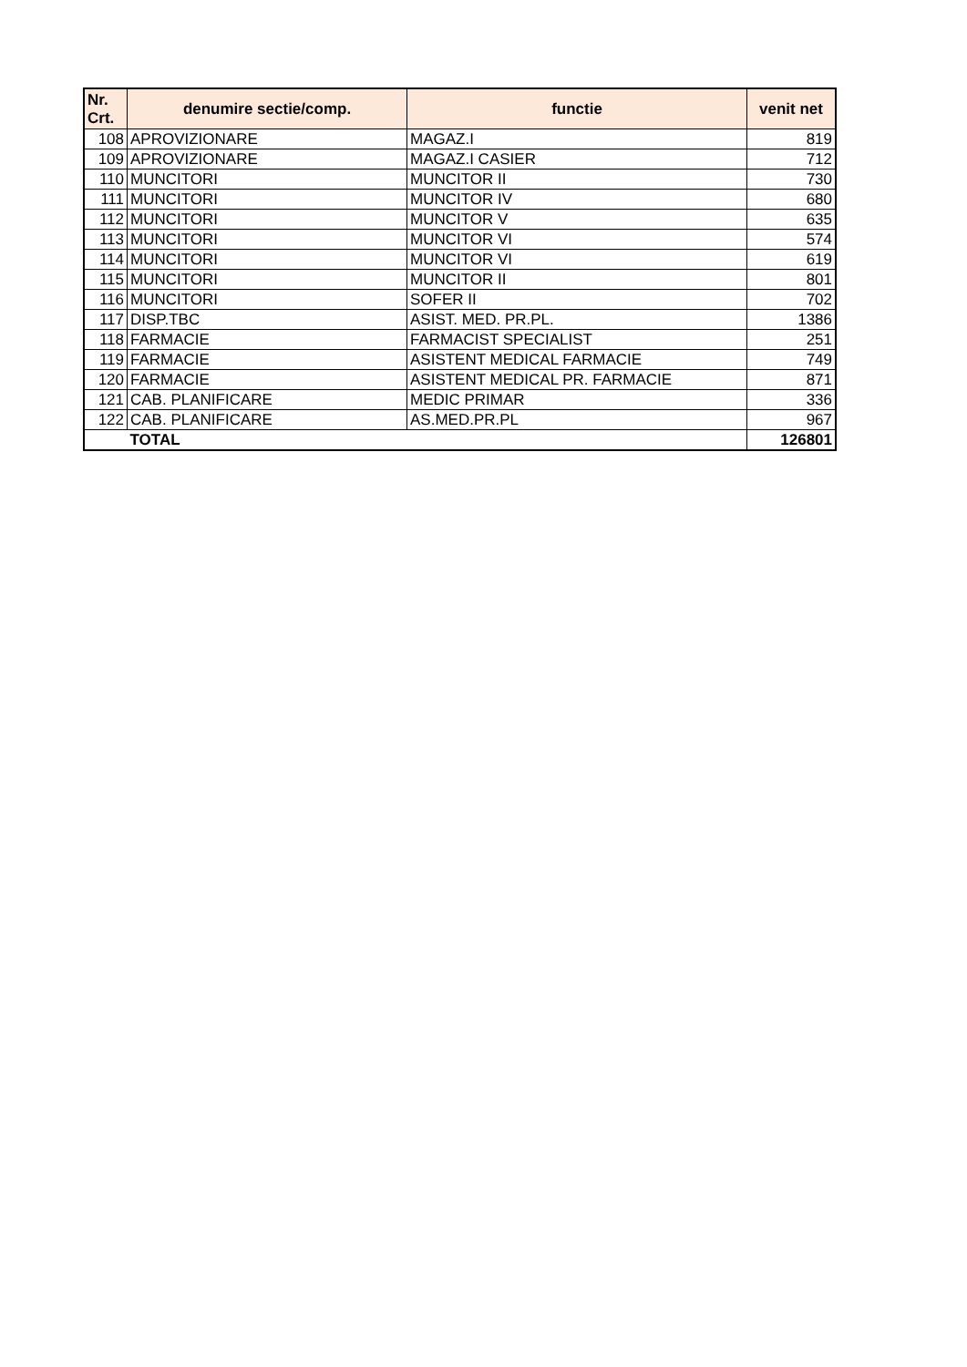| Nr. Crt. | denumire sectie/comp. | functie | venit net |
| --- | --- | --- | --- |
| 108 | APROVIZIONARE | MAGAZ.I | 819 |
| 109 | APROVIZIONARE | MAGAZ.I CASIER | 712 |
| 110 | MUNCITORI | MUNCITOR II | 730 |
| 111 | MUNCITORI | MUNCITOR IV | 680 |
| 112 | MUNCITORI | MUNCITOR V | 635 |
| 113 | MUNCITORI | MUNCITOR VI | 574 |
| 114 | MUNCITORI | MUNCITOR VI | 619 |
| 115 | MUNCITORI | MUNCITOR II | 801 |
| 116 | MUNCITORI | SOFER II | 702 |
| 117 | DISP.TBC | ASIST. MED. PR.PL. | 1386 |
| 118 | FARMACIE | FARMACIST SPECIALIST | 251 |
| 119 | FARMACIE | ASISTENT MEDICAL FARMACIE | 749 |
| 120 | FARMACIE | ASISTENT MEDICAL PR. FARMACIE | 871 |
| 121 | CAB. PLANIFICARE | MEDIC PRIMAR | 336 |
| 122 | CAB. PLANIFICARE | AS.MED.PR.PL | 967 |
| | TOTAL | | 126801 |